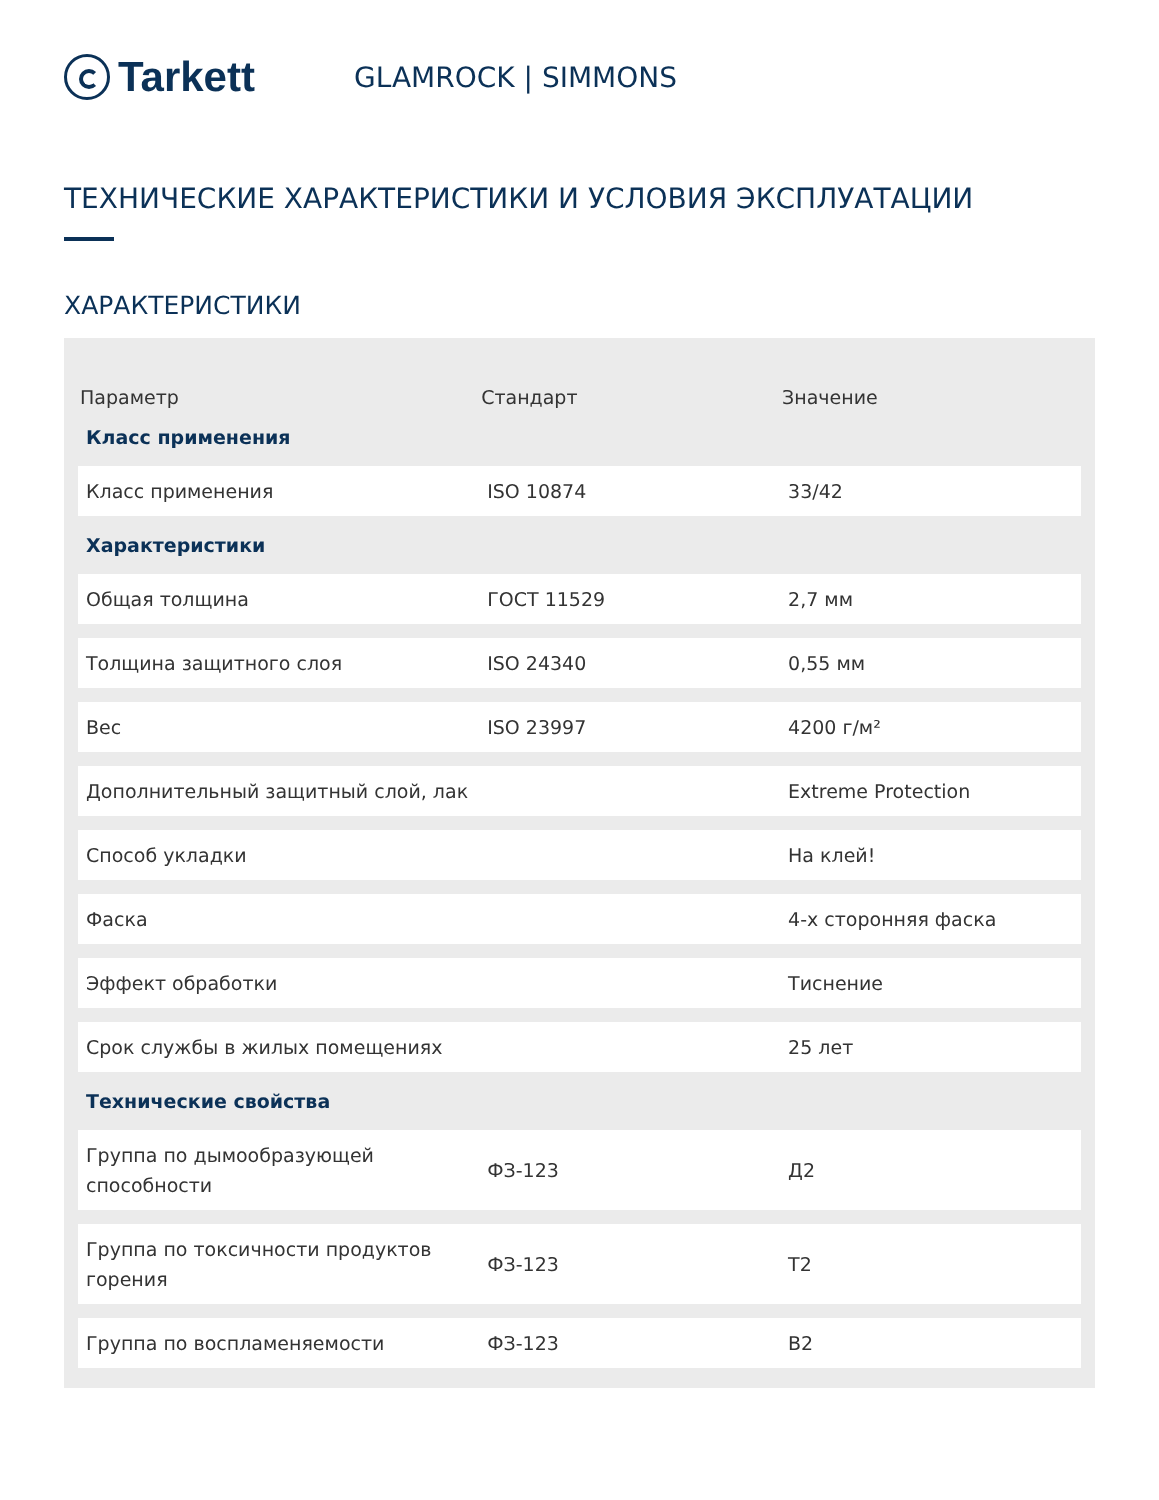Tarkett
GLAMROCK | SIMMONS
ТЕХНИЧЕСКИЕ ХАРАКТЕРИСТИКИ И УСЛОВИЯ ЭКСПЛУАТАЦИИ
ХАРАКТЕРИСТИКИ
| Параметр | Стандарт | Значение |
| --- | --- | --- |
| Класс применения | | |
| Класс применения | ISO 10874 | 33/42 |
| Характеристики | | |
| Общая толщина | ГОСТ 11529 | 2,7 мм |
| Толщина защитного слоя | ISO 24340 | 0,55 мм |
| Вес | ISO 23997 | 4200 г/м² |
| Дополнительный защитный слой, лак | | Extreme Protection |
| Способ укладки | | На клей! |
| Фаска | | 4-х сторонняя фаска |
| Эффект обработки | | Тиснение |
| Срок службы в жилых помещениях | | 25 лет |
| Технические свойства | | |
| Группа по дымообразующей способности | ФЗ-123 | Д2 |
| Группа по токсичности продуктов горения | ФЗ-123 | Т2 |
| Группа по воспламеняемости | ФЗ-123 | В2 |